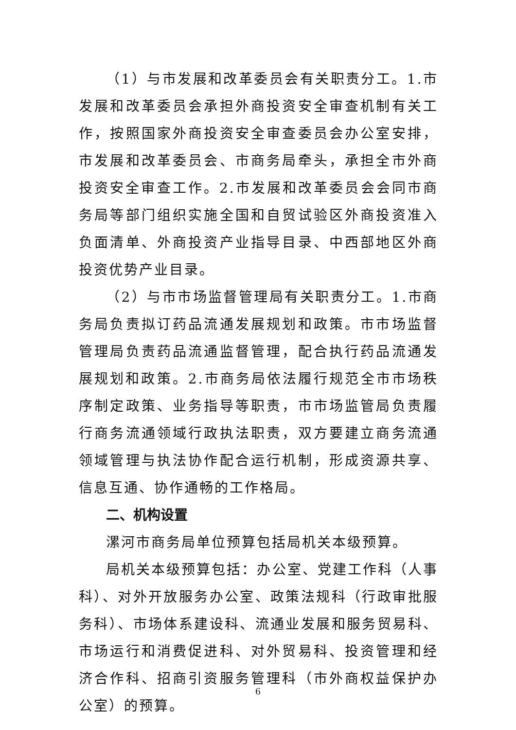（1）与市发展和改革委员会有关职责分工。1.市发展和改革委员会承担外商投资安全审查机制有关工作，按照国家外商投资安全审查委员会办公室安排，市发展和改革委员会、市商务局牵头，承担全市外商投资安全审查工作。2.市发展和改革委员会会同市商务局等部门组织实施全国和自贸试验区外商投资准入负面清单、外商投资产业指导目录、中西部地区外商投资优势产业目录。
（2）与市市场监督管理局有关职责分工。1.市商务局负责拟订药品流通发展规划和政策。市市场监督管理局负责药品流通监督管理，配合执行药品流通发展规划和政策。2.市商务局依法履行规范全市市场秩序制定政策、业务指导等职责，市市场监管局负责履行商务流通领域行政执法职责，双方要建立商务流通领域管理与执法协作配合运行机制，形成资源共享、信息互通、协作通畅的工作格局。
二、机构设置
漯河市商务局单位预算包括局机关本级预算。
局机关本级预算包括：办公室、党建工作科（人事科）、对外开放服务办公室、政策法规科（行政审批服务科）、市场体系建设科、流通业发展和服务贸易科、市场运行和消费促进科、对外贸易科、投资管理和经济合作科、招商引资服务管理科（市外商权益保护办公室）的预算。
6